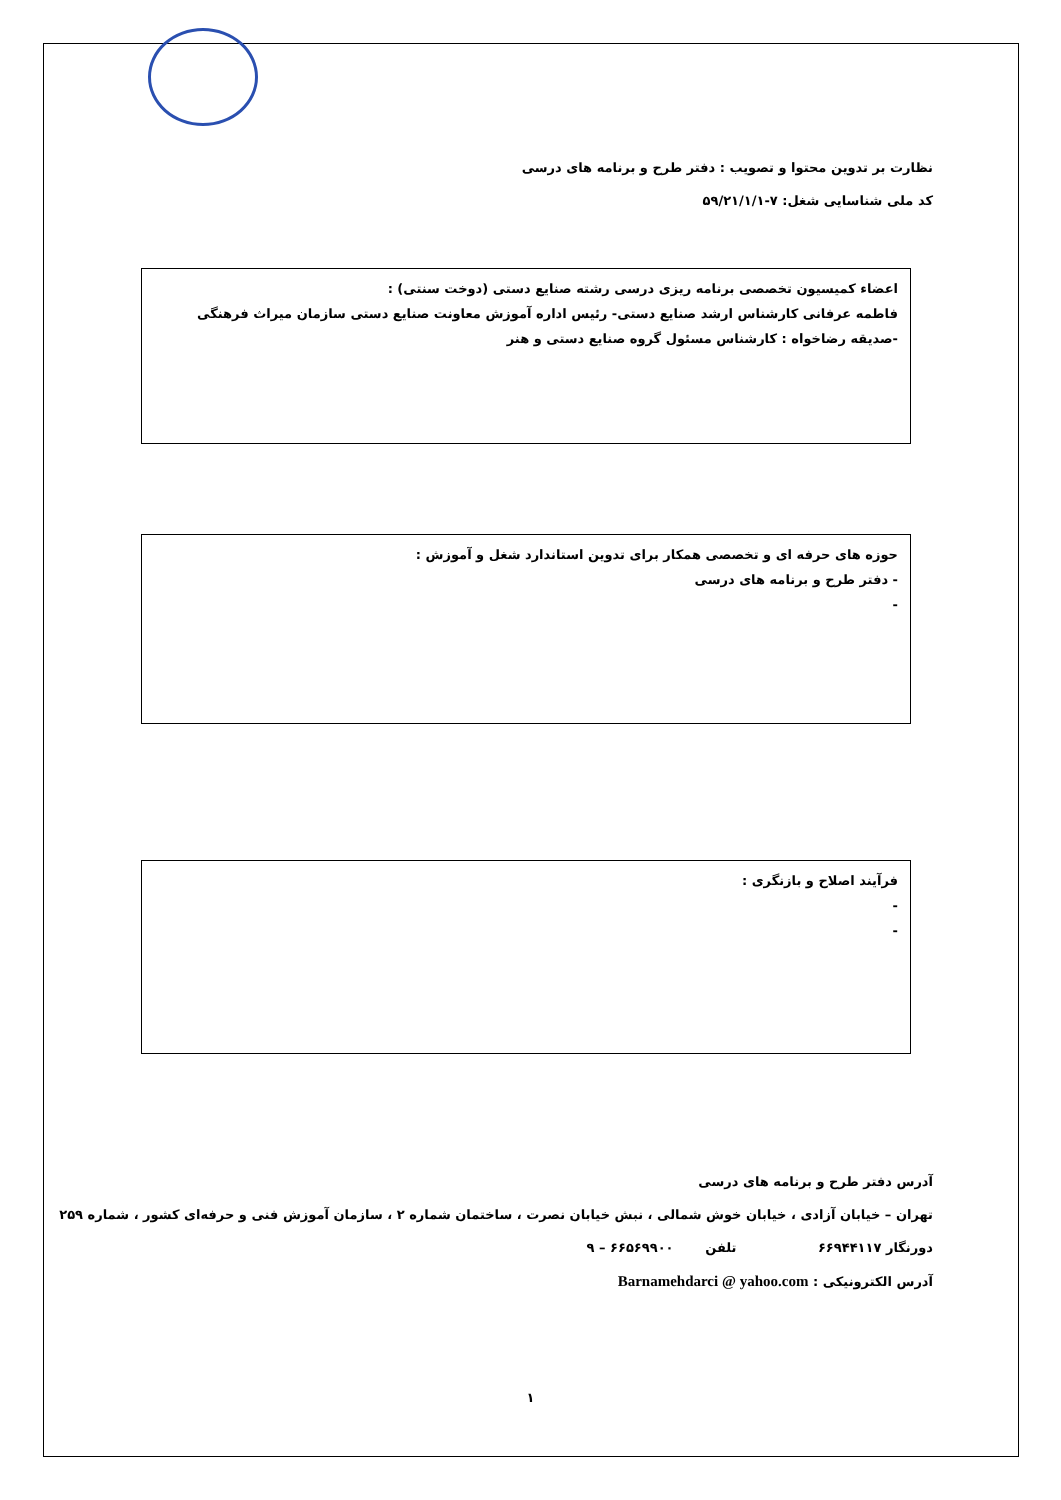نظارت بر تدوین محتوا و تصویب : دفتر طرح و برنامه های درسی
کد ملی شناسایی شغل: ۷-۵۹/۲۱/۱/۱
اعضاء کمیسیون تخصصی برنامه ریزی درسی رشته صنایع دستی (دوخت سنتی) :
فاطمه عرفانی کارشناس ارشد صنایع دستی- رئیس اداره آموزش معاونت صنایع دستی سازمان میراث فرهنگی
-صدیقه رضاخواه : کارشناس مسئول گروه صنایع دستی و هنر
حوزه های حرفه ای و تخصصی همکار برای تدوین استاندارد شغل و آموزش :
- دفتر طرح و برنامه های درسی
-
فرآیند اصلاح و بازنگری :
-
-
آدرس دفتر طرح و برنامه های درسی
تهران – خیابان آزادی ، خیابان خوش شمالی ، نبش خیابان نصرت ، ساختمان شماره ۲ ، سازمان آموزش فنی و حرفه‌ای کشور ، شماره ۲۵۹
دورنگار ۶۶۹۴۴۱۱۷ تلفن ۶۶۵۶۹۹۰۰ – ۹
آدرس الکترونیکی : Barnamehdarci @ yahoo.com
۱